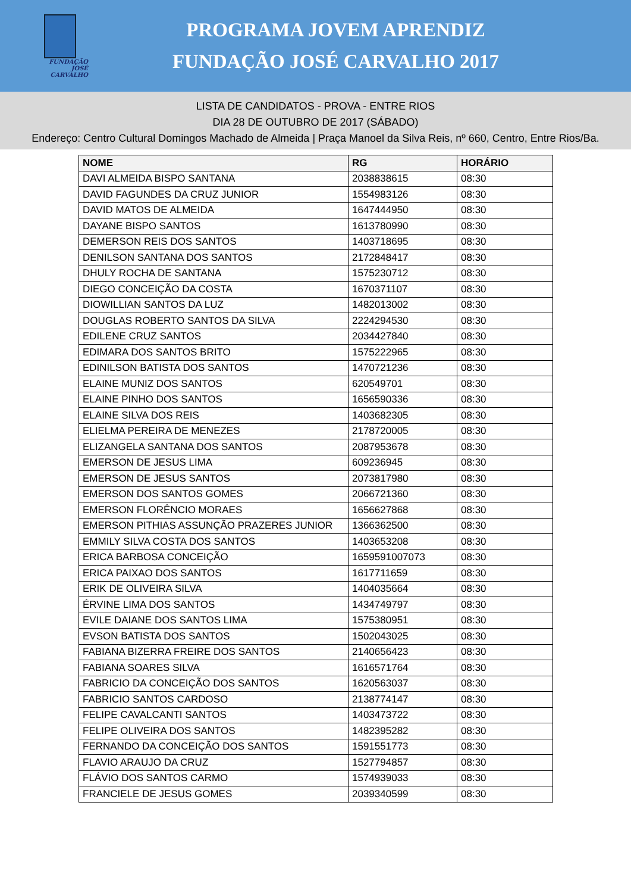FUNDAÇÃO JOSÉ CARVALHO
PROGRAMA JOVEM APRENDIZ
FUNDAÇÃO JOSÉ CARVALHO 2017
LISTA DE CANDIDATOS - PROVA - ENTRE RIOS
DIA 28 DE OUTUBRO DE 2017 (SÁBADO)
Endereço: Centro Cultural Domingos Machado de Almeida | Praça Manoel da Silva Reis, nº 660, Centro, Entre Rios/Ba.
| NOME | RG | HORÁRIO |
| --- | --- | --- |
| DAVI ALMEIDA BISPO SANTANA | 2038838615 | 08:30 |
| DAVID FAGUNDES DA CRUZ JUNIOR | 1554983126 | 08:30 |
| DAVID MATOS DE ALMEIDA | 1647444950 | 08:30 |
| DAYANE BISPO SANTOS | 1613780990 | 08:30 |
| DEMERSON REIS DOS SANTOS | 1403718695 | 08:30 |
| DENILSON SANTANA DOS SANTOS | 2172848417 | 08:30 |
| DHULY ROCHA DE SANTANA | 1575230712 | 08:30 |
| DIEGO CONCEIÇÃO DA COSTA | 1670371107 | 08:30 |
| DIOWILLIAN SANTOS DA LUZ | 1482013002 | 08:30 |
| DOUGLAS ROBERTO SANTOS DA SILVA | 2224294530 | 08:30 |
| EDILENE CRUZ SANTOS | 2034427840 | 08:30 |
| EDIMARA DOS SANTOS BRITO | 1575222965 | 08:30 |
| EDINILSON BATISTA DOS SANTOS | 1470721236 | 08:30 |
| ELAINE MUNIZ DOS SANTOS | 620549701 | 08:30 |
| ELAINE PINHO DOS SANTOS | 1656590336 | 08:30 |
| ELAINE SILVA DOS REIS | 1403682305 | 08:30 |
| ELIELMA PEREIRA DE MENEZES | 2178720005 | 08:30 |
| ELIZANGELA SANTANA DOS SANTOS | 2087953678 | 08:30 |
| EMERSON DE JESUS LIMA | 609236945 | 08:30 |
| EMERSON DE JESUS SANTOS | 2073817980 | 08:30 |
| EMERSON DOS SANTOS GOMES | 2066721360 | 08:30 |
| EMERSON FLORÊNCIO MORAES | 1656627868 | 08:30 |
| EMERSON PITHIAS ASSUNÇÃO PRAZERES JUNIOR | 1366362500 | 08:30 |
| EMMILY SILVA COSTA DOS SANTOS | 1403653208 | 08:30 |
| ERICA BARBOSA CONCEIÇÃO | 1659591007073 | 08:30 |
| ERICA PAIXAO DOS SANTOS | 1617711659 | 08:30 |
| ERIK DE OLIVEIRA SILVA | 1404035664 | 08:30 |
| ÉRVINE LIMA DOS SANTOS | 1434749797 | 08:30 |
| EVILE DAIANE DOS SANTOS LIMA | 1575380951 | 08:30 |
| EVSON BATISTA DOS SANTOS | 1502043025 | 08:30 |
| FABIANA BIZERRA FREIRE DOS SANTOS | 2140656423 | 08:30 |
| FABIANA SOARES SILVA | 1616571764 | 08:30 |
| FABRICIO DA CONCEIÇÃO DOS SANTOS | 1620563037 | 08:30 |
| FABRICIO SANTOS CARDOSO | 2138774147 | 08:30 |
| FELIPE CAVALCANTI SANTOS | 1403473722 | 08:30 |
| FELIPE OLIVEIRA DOS SANTOS | 1482395282 | 08:30 |
| FERNANDO DA CONCEIÇÃO DOS SANTOS | 1591551773 | 08:30 |
| FLAVIO ARAUJO DA CRUZ | 1527794857 | 08:30 |
| FLÁVIO DOS SANTOS CARMO | 1574939033 | 08:30 |
| FRANCIELE DE JESUS GOMES | 2039340599 | 08:30 |